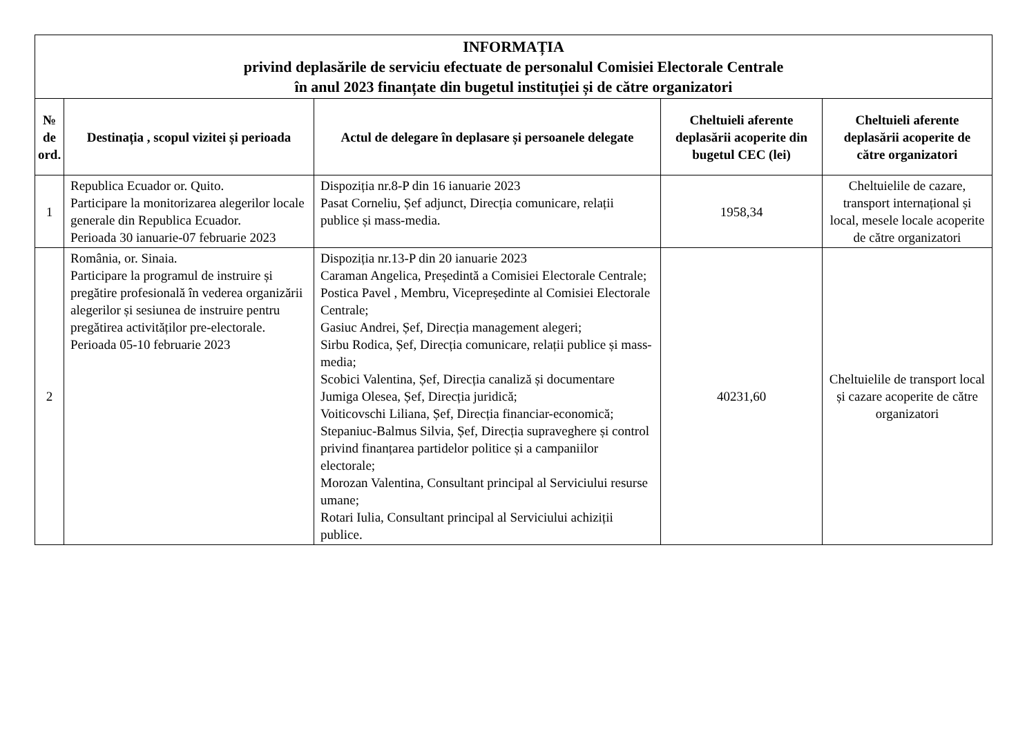| INFORMAȚIA privind deplasările de serviciu efectuate de personalul Comisiei Electorale Centrale în anul 2023 finanțate din bugetul instituției și de către organizatori | | | | |
| № de ord. | Destinația , scopul vizitei și perioada | Actul de delegare în deplasare și persoanele delegate | Cheltuieli aferente deplasării acoperite din bugetul CEC (lei) | Cheltuieli aferente deplasării acoperite de către organizatori |
| 1 | Republica Ecuador or. Quito. Participare la monitorizarea alegerilor locale generale din Republica Ecuador. Perioada 30 ianuarie-07 februarie 2023 | Dispoziția nr.8-P din 16 ianuarie 2023 Pasat Corneliu, Șef adjunct, Direcția comunicare, relații publice și mass-media. | 1958,34 | Cheltuielile de cazare, transport internațional și local, mesele locale acoperite de către organizatori |
| 2 | România, or. Sinaia. Participare la programul de instruire și pregătire profesională în vederea organizării alegerilor și sesiunea de instruire pentru pregătirea activităților pre-electorale. Perioada 05-10 februarie 2023 | Dispoziția nr.13-P din 20 ianuarie 2023 Caraman Angelica, Președintă a Comisiei Electorale Centrale; Postica Pavel , Membru, Vicepreședinte al Comisiei Electorale Centrale; Gasiuc Andrei, Șef, Direcția management alegeri; Sirbu Rodica, Șef, Direcția comunicare, relații publice și mass-media; Scobici Valentina, Șef, Direcția canaliză și documentare Jumiga Olesea, Șef, Direcția juridică; Voiticovschi Liliana, Șef, Direcția financiar-economică; Stepaniuc-Balmus Silvia, Șef, Direcția supraveghere și control privind finanțarea partidelor politice și a campaniilor electorale; Morozan Valentina, Consultant principal al Serviciului resurse umane; Rotari Iulia, Consultant principal al Serviciului achiziții publice. | 40231,60 | Cheltuielile de transport local și cazare acoperite de către organizatori |